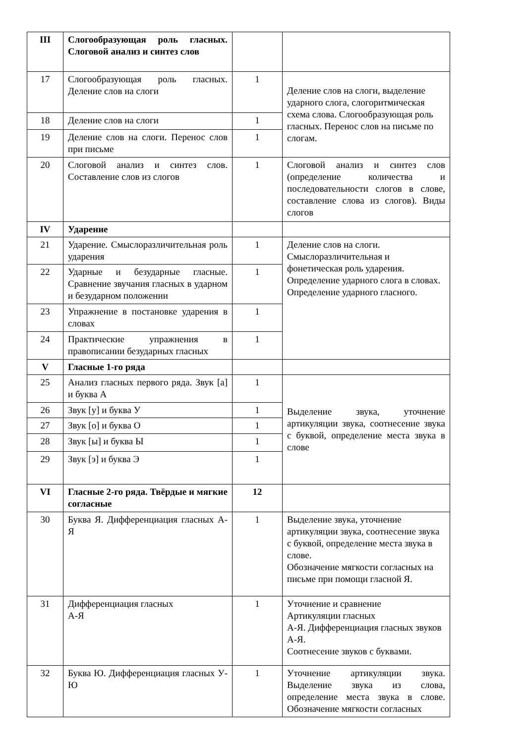| III | Слогообразующая роль гласных. Слоговой анализ и синтез слов | | |
| 17 | Слогообразующая роль гласных. Деление слов на слоги | 1 | Деление слов на слоги, выделение ударного слога, слогоритмическая схема слова. Слогообразующая роль гласных. Перенос слов на письме по слогам. |
| 18 | Деление слов на слоги | 1 | |
| 19 | Деление слов на слоги. Перенос слов при письме | 1 | |
| 20 | Слоговой анализ и синтез слов. Составление слов из слогов | 1 | Слоговой анализ и синтез слов (определение количества и последовательности слогов в слове, составление слова из слогов). Виды слогов |
| IV | Ударение | | |
| 21 | Ударение. Смыслоразличительная роль ударения | 1 | Деление слов на слоги. Смыслоразличительная и фонетическая роль ударения. Определение ударного слога в словах. Определение ударного гласного. |
| 22 | Ударные и безударные гласные. Сравнение звучания гласных в ударном и безударном положении | 1 | |
| 23 | Упражнение в постановке ударения в словах | 1 | |
| 24 | Практические упражнения в правописании безударных гласных | 1 | |
| V | Гласные 1-го ряда | | |
| 25 | Анализ гласных первого ряда. Звук [а] и буква А | 1 | Выделение звука, уточнение артикуляции звука, соотнесение звука с буквой, определение места звука в слове |
| 26 | Звук [у] и буква У | 1 | |
| 27 | Звук [о] и буква О | 1 | |
| 28 | Звук [ы] и буква Ы | 1 | |
| 29 | Звук [э] и буква Э | 1 | |
| VI | Гласные 2-го ряда. Твёрдые и мягкие согласные | 12 | |
| 30 | Буква Я. Дифференциация гласных А-Я | 1 | Выделение звука, уточнение артикуляции звука, соотнесение звука с буквой, определение места звука в слове. Обозначение мягкости согласных на письме при помощи гласной Я. |
| 31 | Дифференциация гласных А-Я | 1 | Уточнение и сравнение Артикуляции гласных А-Я. Дифференциация гласных звуков А-Я. Соотнесение звуков с буквами. |
| 32 | Буква Ю. Дифференциация гласных У-Ю | 1 | Уточнение артикуляции звука. Выделение звука из слова, определение места звука в слове. Обозначение мягкости согласных |